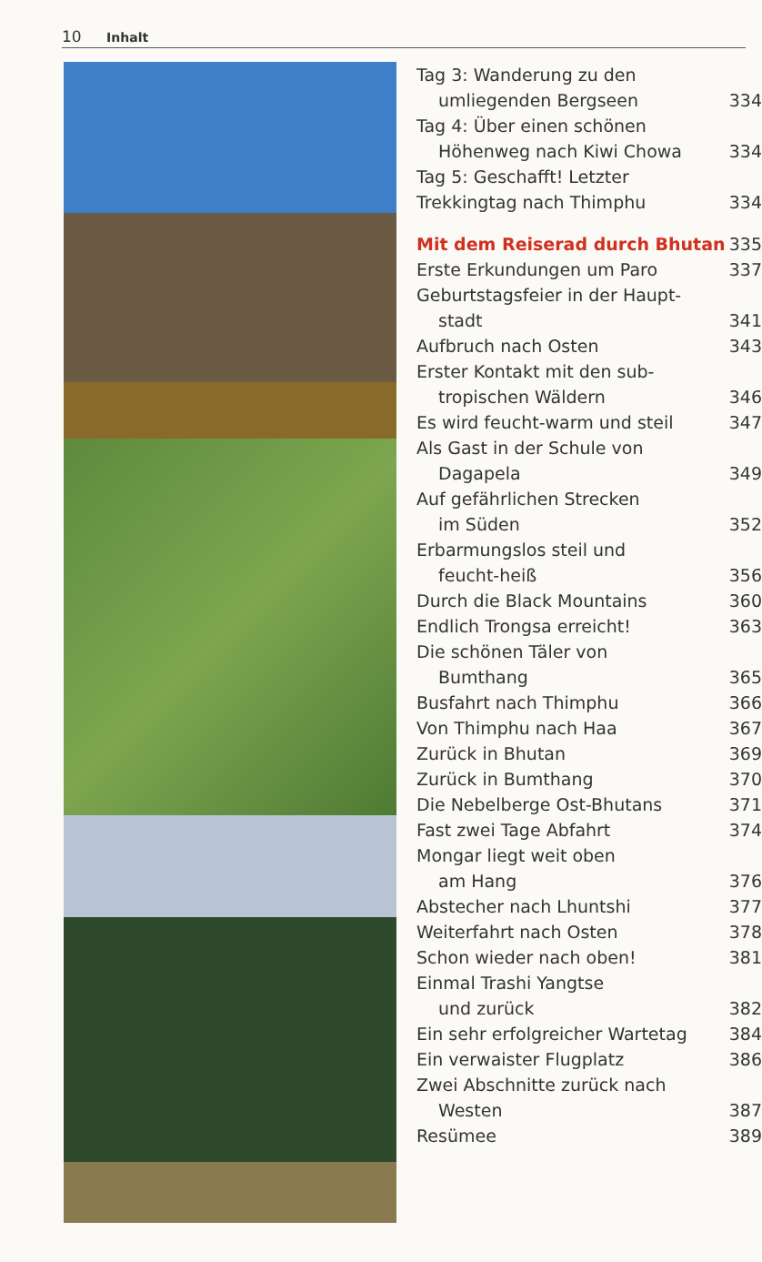10 Inhalt
Tag 3: Wanderung zu den
umliegenden Bergseen 334
Tag 4: Über einen schönen
Höhenweg nach Kiwi Chowa 334
Tag 5: Geschafft! Letzter
Trekkingtag nach Thimphu 334
Mit dem Reiserad durch Bhutan 335
Erste Erkundungen um Paro 337
Geburtstagsfeier in der Haupt-
stadt 341
Aufbruch nach Osten 343
Erster Kontakt mit den sub-
tropischen Wäldern 346
Es wird feucht-warm und steil 347
Als Gast in der Schule von
Dagapela 349
Auf gefährlichen Strecken
im Süden 352
Erbarmungslos steil und
feucht-heiß 356
Durch die Black Mountains 360
Endlich Trongsa erreicht! 363
Die schönen Täler von
Bumthang 365
Busfahrt nach Thimphu 366
Von Thimphu nach Haa 367
Zurück in Bhutan 369
Zurück in Bumthang 370
Die Nebelberge Ost-Bhutans 371
Fast zwei Tage Abfahrt 374
Mongar liegt weit oben
am Hang 376
Abstecher nach Lhuntshi 377
Weiterfahrt nach Osten 378
Schon wieder nach oben! 381
Einmal Trashi Yangtse
und zurück 382
Ein sehr erfolgreicher Wartetag 384
Ein verwaister Flugplatz 386
Zwei Abschnitte zurück nach
Westen 387
Resümee 389